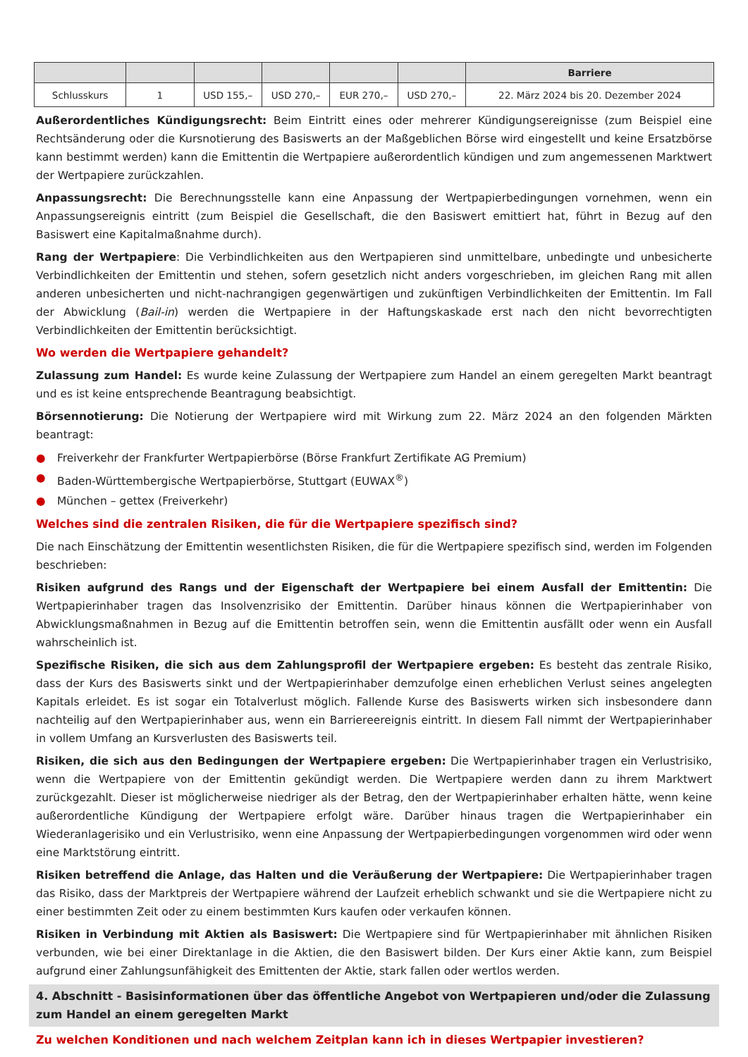| | | | | | | Barriere |
| --- | --- | --- | --- | --- | --- | --- |
| Schlusskurs | 1 | USD 155,– | USD 270,– | EUR 270,– | USD 270,– | 22. März 2024 bis 20. Dezember 2024 |
Außerordentliches Kündigungsrecht: Beim Eintritt eines oder mehrerer Kündigungsereignisse (zum Beispiel eine Rechtsänderung oder die Kursnotierung des Basiswerts an der Maßgeblichen Börse wird eingestellt und keine Ersatzbörse kann bestimmt werden) kann die Emittentin die Wertpapiere außerordentlich kündigen und zum angemessenen Marktwert der Wertpapiere zurückzahlen.
Anpassungsrecht: Die Berechnungsstelle kann eine Anpassung der Wertpapierbedingungen vornehmen, wenn ein Anpassungsereignis eintritt (zum Beispiel die Gesellschaft, die den Basiswert emittiert hat, führt in Bezug auf den Basiswert eine Kapitalmaßnahme durch).
Rang der Wertpapiere: Die Verbindlichkeiten aus den Wertpapieren sind unmittelbare, unbedingte und unbesicherte Verbindlichkeiten der Emittentin und stehen, sofern gesetzlich nicht anders vorgeschrieben, im gleichen Rang mit allen anderen unbesicherten und nicht-nachrangigen gegenwärtigen und zukünftigen Verbindlichkeiten der Emittentin. Im Fall der Abwicklung (Bail-in) werden die Wertpapiere in der Haftungskaskade erst nach den nicht bevorrechtigten Verbindlichkeiten der Emittentin berücksichtigt.
Wo werden die Wertpapiere gehandelt?
Zulassung zum Handel: Es wurde keine Zulassung der Wertpapiere zum Handel an einem geregelten Markt beantragt und es ist keine entsprechende Beantragung beabsichtigt.
Börsennotierung: Die Notierung der Wertpapiere wird mit Wirkung zum 22. März 2024 an den folgenden Märkten beantragt:
● Freiverkehr der Frankfurter Wertpapierbörse (Börse Frankfurt Zertifikate AG Premium)
● Baden-Württembergische Wertpapierbörse, Stuttgart (EUWAX<sup>®</sup>)
● München – gettex (Freiverkehr)
Welches sind die zentralen Risiken, die für die Wertpapiere spezifisch sind?
Die nach Einschätzung der Emittentin wesentlichsten Risiken, die für die Wertpapiere spezifisch sind, werden im Folgenden beschrieben:
Risiken aufgrund des Rangs und der Eigenschaft der Wertpapiere bei einem Ausfall der Emittentin: Die Wertpapierinhaber tragen das Insolvenzrisiko der Emittentin. Darüber hinaus können die Wertpapierinhaber von Abwicklungsmaßnahmen in Bezug auf die Emittentin betroffen sein, wenn die Emittentin ausfällt oder wenn ein Ausfall wahrscheinlich ist.
Spezifische Risiken, die sich aus dem Zahlungsprofil der Wertpapiere ergeben: Es besteht das zentrale Risiko, dass der Kurs des Basiswerts sinkt und der Wertpapierinhaber demzufolge einen erheblichen Verlust seines angelegten Kapitals erleidet. Es ist sogar ein Totalverlust möglich. Fallende Kurse des Basiswerts wirken sich insbesondere dann nachteilig auf den Wertpapierinhaber aus, wenn ein Barriereereignis eintritt. In diesem Fall nimmt der Wertpapierinhaber in vollem Umfang an Kursverlusten des Basiswerts teil.
Risiken, die sich aus den Bedingungen der Wertpapiere ergeben: Die Wertpapierinhaber tragen ein Verlustrisiko, wenn die Wertpapiere von der Emittentin gekündigt werden. Die Wertpapiere werden dann zu ihrem Marktwert zurückgezahlt. Dieser ist möglicherweise niedriger als der Betrag, den der Wertpapierinhaber erhalten hätte, wenn keine außerordentliche Kündigung der Wertpapiere erfolgt wäre. Darüber hinaus tragen die Wertpapierinhaber ein Wiederanlagerisiko und ein Verlustrisiko, wenn eine Anpassung der Wertpapierbedingungen vorgenommen wird oder wenn eine Marktstörung eintritt.
Risiken betreffend die Anlage, das Halten und die Veräußerung der Wertpapiere: Die Wertpapierinhaber tragen das Risiko, dass der Marktpreis der Wertpapiere während der Laufzeit erheblich schwankt und sie die Wertpapiere nicht zu einer bestimmten Zeit oder zu einem bestimmten Kurs kaufen oder verkaufen können.
Risiken in Verbindung mit Aktien als Basiswert: Die Wertpapiere sind für Wertpapierinhaber mit ähnlichen Risiken verbunden, wie bei einer Direktanlage in die Aktien, die den Basiswert bilden. Der Kurs einer Aktie kann, zum Beispiel aufgrund einer Zahlungsunfähigkeit des Emittenten der Aktie, stark fallen oder wertlos werden.
4. Abschnitt - Basisinformationen über das öffentliche Angebot von Wertpapieren und/oder die Zulassung zum Handel an einem geregelten Markt
Zu welchen Konditionen und nach welchem Zeitplan kann ich in dieses Wertpapier investieren?